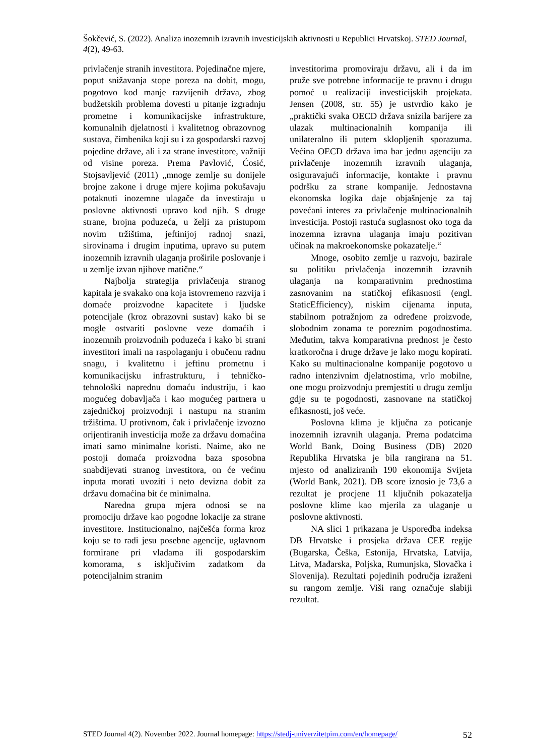Šokčević, S. (2022). Analiza inozemnih izravnih investicijskih aktivnosti u Republici Hrvatskoj. STED Journal, 4(2), 49-63.
privlačenje stranih investitora. Pojedinačne mjere, poput snižavanja stope poreza na dobit, mogu, pogotovo kod manje razvijenih država, zbog budžetskih problema dovesti u pitanje izgradnju prometne i komunikacijske infrastrukture, komunalnih djelatnosti i kvalitetnog obrazovnog sustava, čimbenika koji su i za gospodarski razvoj pojedine države, ali i za strane investitore, važniji od visine poreza. Prema Pavlović, Ćosić, Stojsavljević (2011) „mnoge zemlje su donijele brojne zakone i druge mjere kojima pokušavaju potaknuti inozemne ulagače da investiraju u poslovne aktivnosti upravo kod njih. S druge strane, brojna poduzeća, u želji za pristupom novim tržištima, jeftinijoj radnoj snazi, sirovinama i drugim inputima, upravo su putem inozemnih izravnih ulaganja proširile poslovanje i u zemlje izvan njihove matične.“
Najbolja strategija privlačenja stranog kapitala je svakako ona koja istovremeno razvija i domaće proizvodne kapacitete i ljudske potencijale (kroz obrazovni sustav) kako bi se mogle ostvariti poslovne veze domaćih i inozemnih proizvodnih poduzeća i kako bi strani investitori imali na raspolaganju i obučenu radnu snagu, i kvalitetnu i jeftinu prometnu i komunikacijsku infrastrukturu, i tehničko-tehnološki naprednu domaću industriju, i kao mogućeg dobavljača i kao mogućeg partnera u zajedničkoj proizvodnji i nastupu na stranim tržištima. U protivnom, čak i privlačenje izvozno orijentiranih investicija može za državu domaćina imati samo minimalne koristi. Naime, ako ne postoji domaća proizvodna baza sposobna snabdijevati stranog investitora, on će većinu inputa morati uvoziti i neto devizna dobit za državu domaćina bit će minimalna.
Naredna grupa mjera odnosi se na promociju države kao pogodne lokacije za strane investitore. Institucionalno, najčešća forma kroz koju se to radi jesu posebne agencije, uglavnom formirane pri vladama ili gospodarskim komorama, s isključivim zadatkom da potencijalnim stranim
investitorima promoviraju državu, ali i da im pruže sve potrebne informacije te pravnu i drugu pomoć u realizaciji investicijskih projekata. Jensen (2008, str. 55) je ustvrdio kako je „praktički svaka OECD država snizila barijere za ulazak multinacionalnih kompanija ili unilateralno ili putem sklopljenih sporazuma. Većina OECD država ima bar jednu agenciju za privlačenje inozemnih izravnih ulaganja, osiguravajući informacije, kontakte i pravnu podršku za strane kompanije. Jednostavna ekonomska logika daje objašnjenje za taj povećani interes za privlačenje multinacionalnih investicija. Postoji rastuća suglasnost oko toga da inozemna izravna ulaganja imaju pozitivan učinak na makroekonomske pokazatelje.“
Mnoge, osobito zemlje u razvoju, bazirale su politiku privlačenja inozemnih izravnih ulaganja na komparativnim prednostima zasnovanim na statičkoj efikasnosti (engl. StaticEfficiency), niskim cijenama inputa, stabilnom potražnjom za određene proizvode, slobodnim zonama te poreznim pogodnostima. Međutim, takva komparativna prednost je često kratkoročna i druge države je lako mogu kopirati. Kako su multinacionalne kompanije pogotovo u radno intenzivnim djelatnostima, vrlo mobilne, one mogu proizvodnju premjestiti u drugu zemlju gdje su te pogodnosti, zasnovane na statičkoj efikasnosti, još veće.
Poslovna klima je ključna za poticanje inozemnih izravnih ulaganja. Prema podatcima World Bank, Doing Business (DB) 2020 Republika Hrvatska je bila rangirana na 51. mjesto od analiziranih 190 ekonomija Svijeta (World Bank, 2021). DB score iznosio je 73,6 a rezultat je procjene 11 ključnih pokazatelja poslovne klime kao mjerila za ulaganje u poslovne aktivnosti.
NA slici 1 prikazana je Usporedba indeksa DB Hrvatske i prosjeka država CEE regije (Bugarska, Češka, Estonija, Hrvatska, Latvija, Litva, Mađarska, Poljska, Rumunjska, Slovačka i Slovenija). Rezultati pojedinih područja izraženi su rangom zemlje. Viši rang označuje slabiji rezultat.
STED Journal 4(2). November 2022. Journal homepage: https://stedj-univerzitetpim.com/en/homepage/ 52